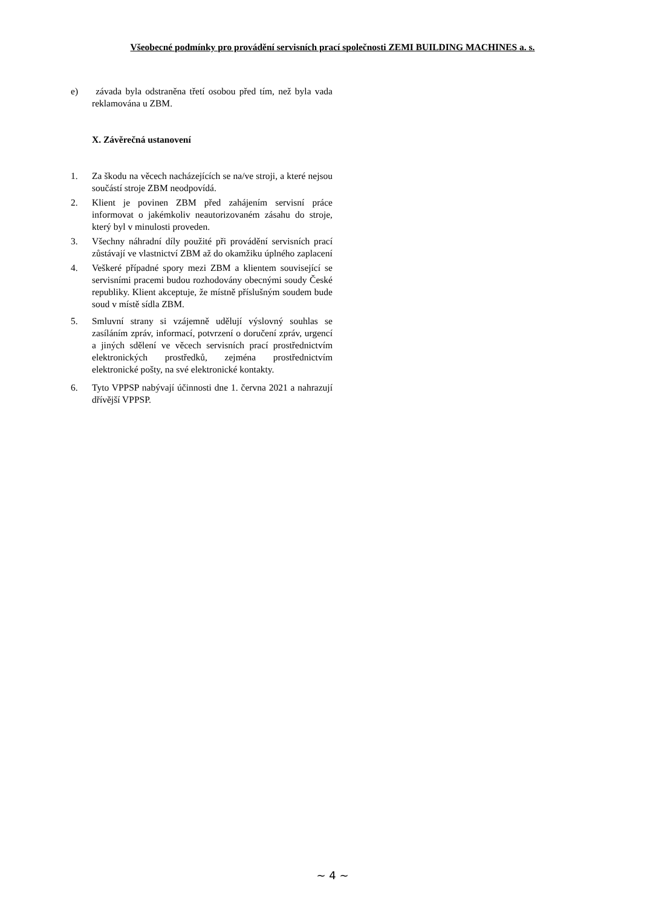Všeobecné podmínky pro provádění servisních prací společnosti ZEMI BUILDING MACHINES a. s.
e) závada byla odstraněna třetí osobou před tím, než byla vada reklamována u ZBM.
X. Závěrečná ustanovení
1. Za škodu na věcech nacházejících se na/ve stroji, a které nejsou součástí stroje ZBM neodpovídá.
2. Klient je povinen ZBM před zahájením servisní práce informovat o jakémkoliv neautorizovaném zásahu do stroje, který byl v minulosti proveden.
3. Všechny náhradní díly použité při provádění servisních prací zůstávají ve vlastnictví ZBM až do okamžiku úplného zaplacení
4. Veškeré případné spory mezi ZBM a klientem související se servisními pracemi budou rozhodovány obecnými soudy České republiky. Klient akceptuje, že místně příslušným soudem bude soud v místě sídla ZBM.
5. Smluvní strany si vzájemně udělují výslovný souhlas se zasíláním zpráv, informací, potvrzení o doručení zpráv, urgencí a jiných sdělení ve věcech servisních prací prostřednictvím elektronických prostředků, zejména prostřednictvím elektronické pošty, na své elektronické kontakty.
6. Tyto VPPSP nabývají účinnosti dne 1. června 2021 a nahrazují dřívější VPPSP.
~ 4 ~